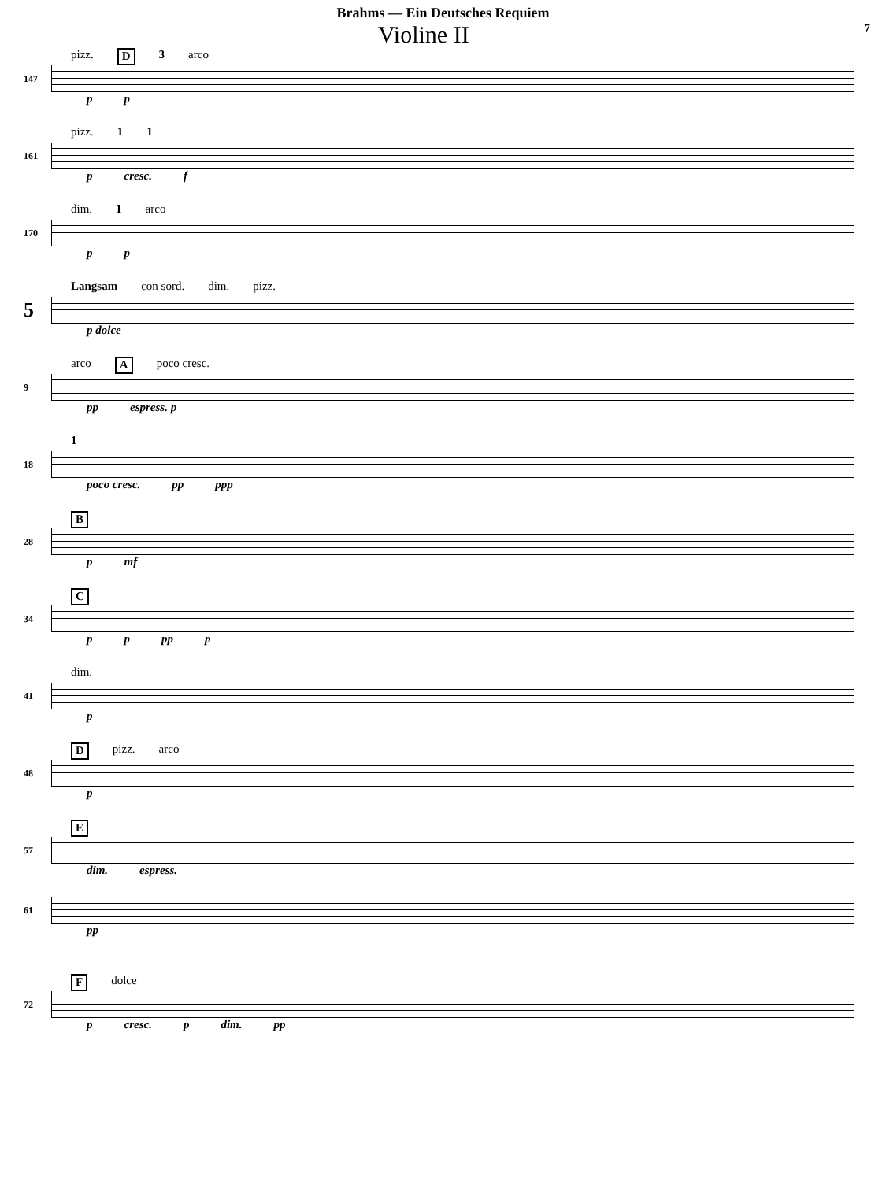Brahms — Ein Deutsches Requiem
Violine II 7
pizz. D 3 arco
147
p p
pizz. 1 1
161
p cresc. f
dim. 1 arco
170
p p
Langsam con sord. dim. pizz.
5
p dolce
arco A poco cresc.
9
pp espress. p
1
18
poco cresc. pp ppp
B
28
p mf
C
34
p p pp p
dim.
41
p
Dpizz. arco
48
p
E
57
dim. espress.
61
pp
Fdolce
72
p cresc. p dim. pp